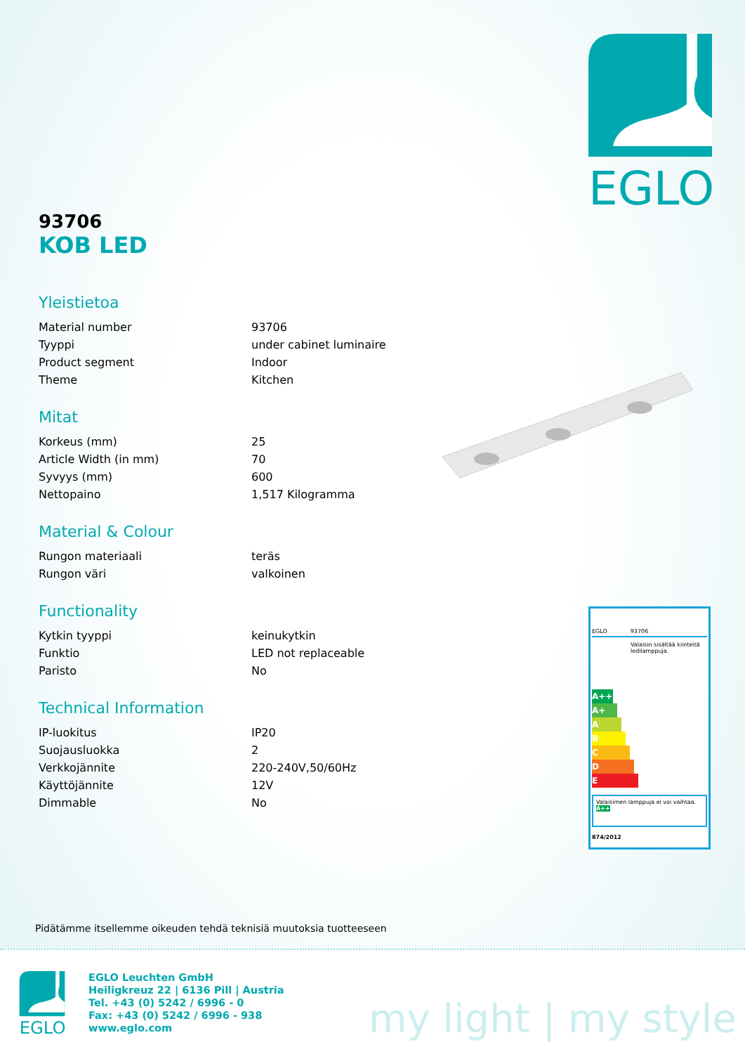EGLO
93706
KOB LED
Yleistietoa
| Material number | 93706 |
| Tyyppi | under cabinet luminaire |
| Product segment | Indoor |
| Theme | Kitchen |
Mitat
| Korkeus (mm) | 25 |
| Article Width (in mm) | 70 |
| Syvyys (mm) | 600 |
| Nettopaino | 1,517 Kilogramma |
Material & Colour
| Rungon materiaali | teräs |
| Rungon väri | valkoinen |
Functionality
| Kytkin tyyppi | keinukytkin |
| Funktio | LED not replaceable |
| Paristo | No |
Technical Information
| IP-luokitus | IP20 |
| Suojausluokka | 2 |
| Verkkojännite | 220-240V,50/60Hz |
| Käyttöjännite | 12V |
| Dimmable | No |
EGLO 93706
Valaisin sisältää kiinteitä ledilamppuja.
A++
A+
A
B
C
D
E
Valaisimen lamppuja ei voi vaihtaa. A++
874/2012
Pidätämme itsellemme oikeuden tehdä teknisiä muutoksia tuotteeseen
EGLO
EGLO Leuchten GmbH
Heiligkreuz 22 | 6136 Pill | Austria
Tel. +43 (0) 5242 / 6996 - 0
Fax: +43 (0) 5242 / 6996 - 938
www.eglo.com
my light | my style